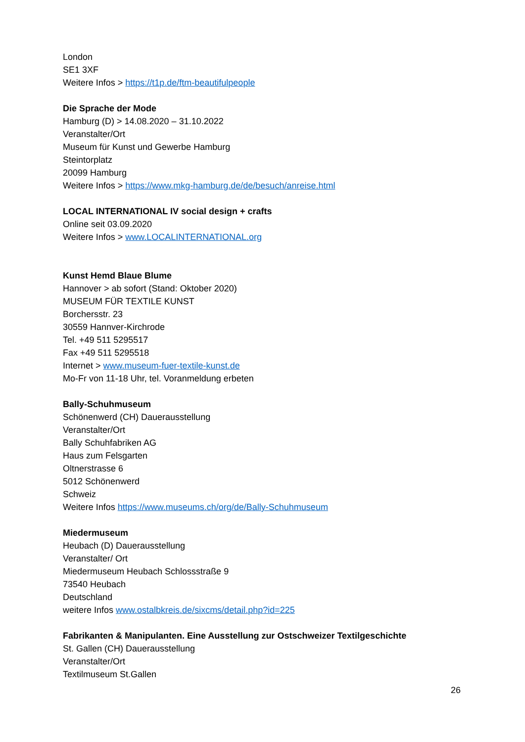London
SE1 3XF
Weitere Infos > https://t1p.de/ftm-beautifulpeople
Die Sprache der Mode
Hamburg (D) > 14.08.2020 – 31.10.2022
Veranstalter/Ort
Museum für Kunst und Gewerbe Hamburg
Steintorplatz
20099 Hamburg
Weitere Infos > https://www.mkg-hamburg.de/de/besuch/anreise.html
LOCAL INTERNATIONAL IV social design + crafts
Online seit 03.09.2020
Weitere Infos > www.LOCALINTERNATIONAL.org
Kunst Hemd Blaue Blume
Hannover > ab sofort (Stand: Oktober 2020)
MUSEUM FÜR TEXTILE KUNST
Borchersstr. 23
30559 Hannver-Kirchrode
Tel. +49 511 5295517
Fax +49 511 5295518
Internet > www.museum-fuer-textile-kunst.de
Mo-Fr von 11-18 Uhr, tel. Voranmeldung erbeten
Bally-Schuhmuseum
Schönenwerd (CH) Dauerausstellung
Veranstalter/Ort
Bally Schuhfabriken AG
Haus zum Felsgarten
Oltnerstrasse 6
5012 Schönenwerd
Schweiz
Weitere Infos https://www.museums.ch/org/de/Bally-Schuhmuseum
Miedermuseum
Heubach (D) Dauerausstellung
Veranstalter/ Ort
Miedermuseum Heubach Schlossstraße 9
73540 Heubach
Deutschland
weitere Infos www.ostalbkreis.de/sixcms/detail.php?id=225
Fabrikanten & Manipulanten. Eine Ausstellung zur Ostschweizer Textilgeschichte
St. Gallen (CH) Dauerausstellung
Veranstalter/Ort
Textilmuseum St.Gallen
26